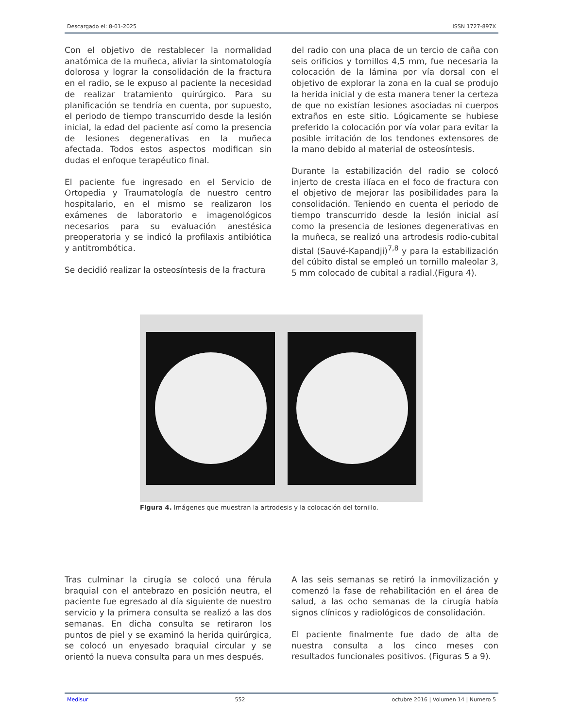Descargado el: 8-01-2025 ISSN 1727-897X
Con el objetivo de restablecer la normalidad anatómica de la muñeca, aliviar la sintomatología dolorosa y lograr la consolidación de la fractura en el radio, se le expuso al paciente la necesidad de realizar tratamiento quirúrgico. Para su planificación se tendría en cuenta, por supuesto, el periodo de tiempo transcurrido desde la lesión inicial, la edad del paciente así como la presencia de lesiones degenerativas en la muñeca afectada. Todos estos aspectos modifican sin dudas el enfoque terapéutico final.
El paciente fue ingresado en el Servicio de Ortopedia y Traumatología de nuestro centro hospitalario, en el mismo se realizaron los exámenes de laboratorio e imagenológicos necesarios para su evaluación anestésica preoperatoria y se indicó la profilaxis antibiótica y antitrombótica.
Se decidió realizar la osteosíntesis de la fractura
del radio con una placa de un tercio de caña con seis orificios y tornillos 4,5 mm, fue necesaria la colocación de la lámina por vía dorsal con el objetivo de explorar la zona en la cual se produjo la herida inicial y de esta manera tener la certeza de que no existían lesiones asociadas ni cuerpos extraños en este sitio. Lógicamente se hubiese preferido la colocación por vía volar para evitar la posible irritación de los tendones extensores de la mano debido al material de osteosíntesis.
Durante la estabilización del radio se colocó injerto de cresta ilíaca en el foco de fractura con el objetivo de mejorar las posibilidades para la consolidación. Teniendo en cuenta el periodo de tiempo transcurrido desde la lesión inicial así como la presencia de lesiones degenerativas en la muñeca, se realizó una artrodesis rodio-cubital distal (Sauvé-Kapandji)<sup>7,8</sup> y para la estabilización del cúbito distal se empleó un tornillo maleolar 3, 5 mm colocado de cubital a radial.(Figura 4).
Figura 4. Imágenes que muestran la artrodesis y la colocación del tornillo.
Tras culminar la cirugía se colocó una férula braquial con el antebrazo en posición neutra, el paciente fue egresado al día siguiente de nuestro servicio y la primera consulta se realizó a las dos semanas. En dicha consulta se retiraron los puntos de piel y se examinó la herida quirúrgica, se colocó un enyesado braquial circular y se orientó la nueva consulta para un mes después.
A las seis semanas se retiró la inmovilización y comenzó la fase de rehabilitación en el área de salud, a las ocho semanas de la cirugía había signos clínicos y radiológicos de consolidación.
El paciente finalmente fue dado de alta de nuestra consulta a los cinco meses con resultados funcionales positivos. (Figuras 5 a 9).
Medisur 552 octubre 2016 | Volumen 14 | Numero 5